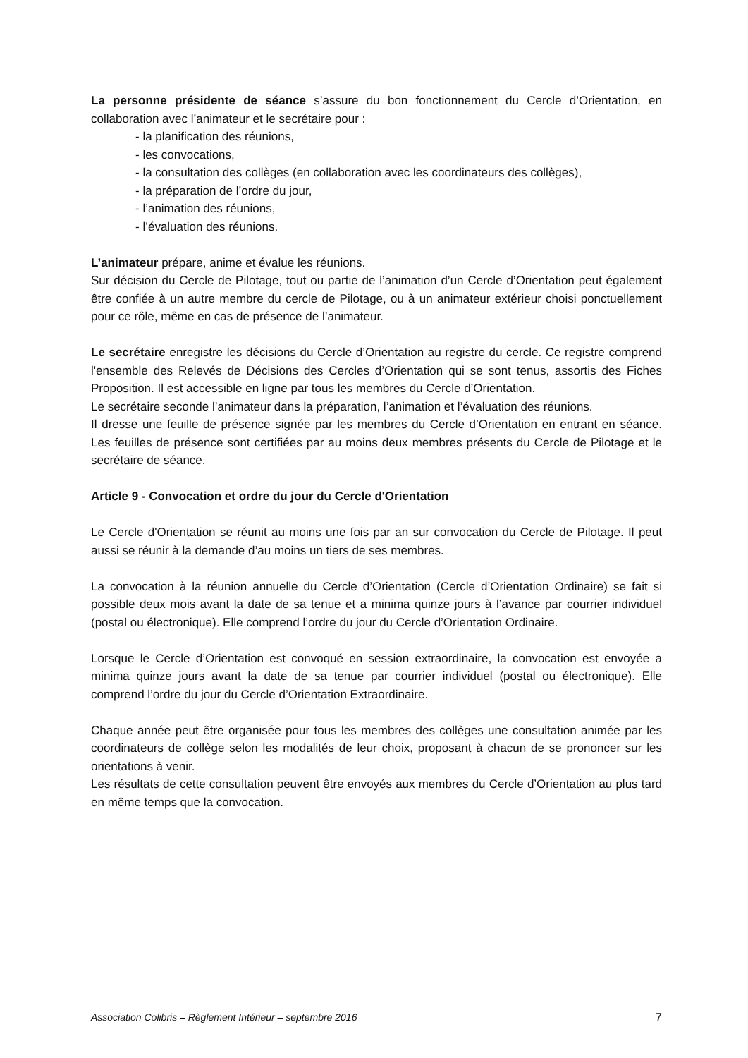La personne présidente de séance s’assure du bon fonctionnement du Cercle d’Orientation, en collaboration avec l’animateur et le secrétaire pour :
- la planification des réunions,
- les convocations,
- la consultation des collèges (en collaboration avec les coordinateurs des collèges),
- la préparation de l’ordre du jour,
- l’animation des réunions,
- l’évaluation des réunions.
L’animateur prépare, anime et évalue les réunions.
Sur décision du Cercle de Pilotage, tout ou partie de l’animation d’un Cercle d’Orientation peut également être confiée à un autre membre du cercle de Pilotage, ou à un animateur extérieur choisi ponctuellement pour ce rôle, même en cas de présence de l’animateur.
Le secrétaire enregistre les décisions du Cercle d’Orientation au registre du cercle. Ce registre comprend l'ensemble des Relevés de Décisions des Cercles d’Orientation qui se sont tenus, assortis des Fiches Proposition. Il est accessible en ligne par tous les membres du Cercle d’Orientation.
Le secrétaire seconde l’animateur dans la préparation, l’animation et l’évaluation des réunions.
Il dresse une feuille de présence signée par les membres du Cercle d’Orientation en entrant en séance. Les feuilles de présence sont certifiées par au moins deux membres présents du Cercle de Pilotage et le secrétaire de séance.
Article 9 - Convocation et ordre du jour du Cercle d'Orientation
Le Cercle d'Orientation se réunit au moins une fois par an sur convocation du Cercle de Pilotage. Il peut aussi se réunir à la demande d’au moins un tiers de ses membres.
La convocation à la réunion annuelle du Cercle d’Orientation (Cercle d’Orientation Ordinaire) se fait si possible deux mois avant la date de sa tenue et a minima quinze jours à l’avance par courrier individuel (postal ou électronique). Elle comprend l’ordre du jour du Cercle d’Orientation Ordinaire.
Lorsque le Cercle d’Orientation est convoqué en session extraordinaire, la convocation est envoyée a minima quinze jours avant la date de sa tenue par courrier individuel (postal ou électronique). Elle comprend l’ordre du jour du Cercle d’Orientation Extraordinaire.
Chaque année peut être organisée pour tous les membres des collèges une consultation animée par les coordinateurs de collège selon les modalités de leur choix, proposant à chacun de se prononcer sur les orientations à venir.
Les résultats de cette consultation peuvent être envoyés aux membres du Cercle d’Orientation au plus tard en même temps que la convocation.
Association Colibris – Règlement Intérieur – septembre 2016 7